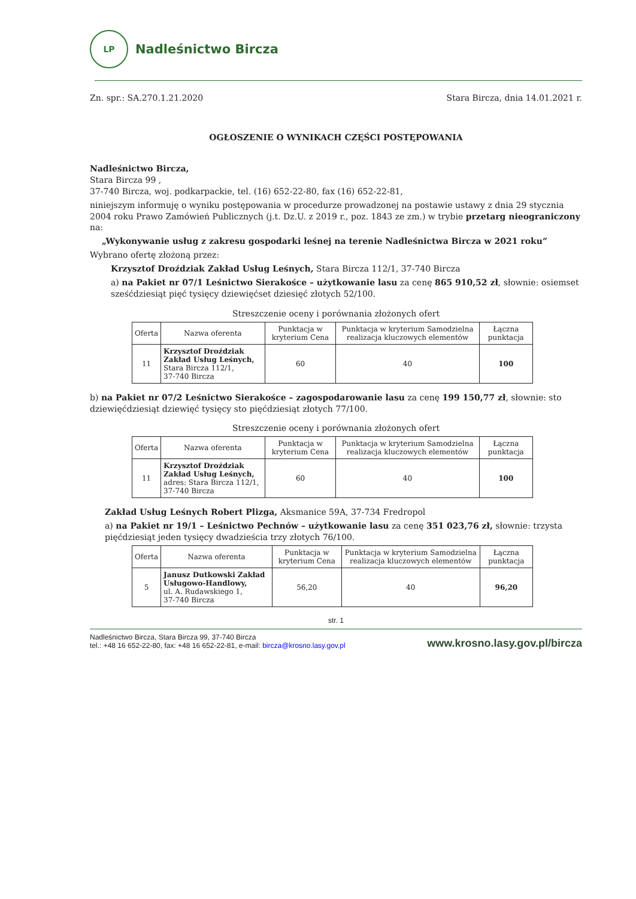LP
Nadleśnictwo Bircza
Zn. spr.: SA.270.1.21.2020 Stara Bircza, dnia 14.01.2021 r.
OGŁOSZENIE O WYNIKACH CZĘŚCI POSTĘPOWANIA
Nadleśnictwo Bircza,
Stara Bircza 99 ,
37-740 Bircza, woj. podkarpackie, tel. (16) 652-22-80, fax (16) 652-22-81,
niniejszym informuję o wyniku postępowania w procedurze prowadzonej na postawie ustawy z dnia 29 stycznia 2004 roku Prawo Zamówień Publicznych (j.t. Dz.U. z 2019 r., poz. 1843 ze zm.) w trybie przetarg nieograniczony na:
„Wykonywanie usług z zakresu gospodarki leśnej na terenie Nadleśnictwa Bircza w 2021 roku”
Wybrano ofertę złożoną przez:
Krzysztof Droździak Zakład Usług Leśnych, Stara Bircza 112/1, 37-740 Bircza
a) na Pakiet nr 07/1 Leśnictwo Sierakośce – użytkowanie lasu za cenę 865 910,52 zł, słownie: osiemset sześćdziesiąt pięć tysięcy dziewięćset dziesięć złotych 52/100.
Streszczenie oceny i porównania złożonych ofert
| Oferta | Nazwa oferenta | Punktacja w kryterium Cena | Punktacja w kryterium Samodzielna realizacja kluczowych elementów | Łączna punktacja |
| --- | --- | --- | --- | --- |
| 11 | Krzysztof Droździak Zakład Usług Leśnych, Stara Bircza 112/1, 37-740 Bircza | 60 | 40 | 100 |
b) na Pakiet nr 07/2 Leśnictwo Sierakośce – zagospodarowanie lasu za cenę 199 150,77 zł, słownie: sto dziewięćdziesiąt dziewięć tysięcy sto pięćdziesiąt złotych 77/100.
Streszczenie oceny i porównania złożonych ofert
| Oferta | Nazwa oferenta | Punktacja w kryterium Cena | Punktacja w kryterium Samodzielna realizacja kluczowych elementów | Łączna punktacja |
| --- | --- | --- | --- | --- |
| 11 | Krzysztof Droździak Zakład Usług Leśnych, adres: Stara Bircza 112/1, 37-740 Bircza | 60 | 40 | 100 |
Zakład Usług Leśnych Robert Plizga, Aksmanice 59A, 37-734 Fredropol
a) na Pakiet nr 19/1 – Leśnictwo Pechnów – użytkowanie lasu za cenę 351 023,76 zł, słownie: trzysta pięćdziesiąt jeden tysięcy dwadzieścia trzy złotych 76/100.
| Oferta | Nazwa oferenta | Punktacja w kryterium Cena | Punktacja w kryterium Samodzielna realizacja kluczowych elementów | Łączna punktacja |
| --- | --- | --- | --- | --- |
| 5 | Janusz Dutkowski Zakład Usługowo-Handlowy, ul. A. Rudawskiego 1, 37-740 Bircza | 56,20 | 40 | 96,20 |
str. 1
Nadleśnictwo Bircza, Stara Bircza 99, 37-740 Bircza
tel.: +48 16 652-22-80, fax: +48 16 652-22-81, e-mail: bircza@krosno.lasy.gov.pl www.krosno.lasy.gov.pl/bircza